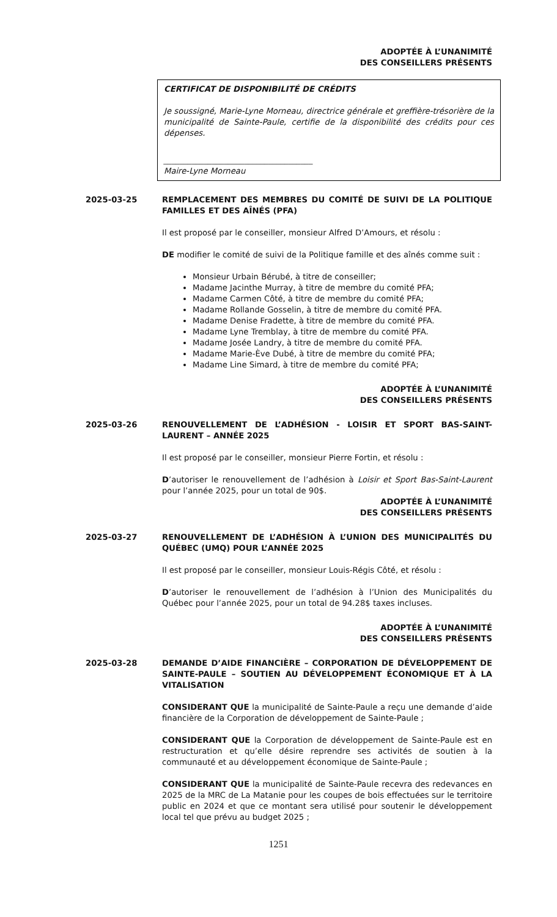ADOPTÉE À L’UNANIMITÉ
DES CONSEILLERS PRÉSENTS
CERTIFICAT DE DISPONIBILITÉ DE CRÉDITS
Je soussigné, Marie-Lyne Morneau, directrice générale et greffière-trésorière de la municipalité de Sainte-Paule, certifie de la disponibilité des crédits pour ces dépenses.
_____________________________________
Maire-Lyne Morneau
2025-03-25 REMPLACEMENT DES MEMBRES DU COMITÉ DE SUIVI DE LA POLITIQUE FAMILLES ET DES AÎNÉS (PFA)
Il est proposé par le conseiller, monsieur Alfred D’Amours, et résolu :
DE modifier le comité de suivi de la Politique famille et des aînés comme suit :
Monsieur Urbain Bérubé, à titre de conseiller;
Madame Jacinthe Murray, à titre de membre du comité PFA;
Madame Carmen Côté, à titre de membre du comité PFA;
Madame Rollande Gosselin, à titre de membre du comité PFA.
Madame Denise Fradette, à titre de membre du comité PFA.
Madame Lyne Tremblay, à titre de membre du comité PFA.
Madame Josée Landry, à titre de membre du comité PFA.
Madame Marie-Ève Dubé, à titre de membre du comité PFA;
Madame Line Simard, à titre de membre du comité PFA;
ADOPTÉE À L’UNANIMITÉ
DES CONSEILLERS PRÉSENTS
2025-03-26 RENOUVELLEMENT DE L’ADHÉSION - LOISIR ET SPORT BAS-SAINT-LAURENT – ANNÉE 2025
Il est proposé par le conseiller, monsieur Pierre Fortin, et résolu :
D’autoriser le renouvellement de l’adhésion à Loisir et Sport Bas-Saint-Laurent pour l’année 2025, pour un total de 90$.
ADOPTÉE À L’UNANIMITÉ
DES CONSEILLERS PRÉSENTS
2025-03-27 RENOUVELLEMENT DE L’ADHÉSION À L’UNION DES MUNICIPALITÉS DU QUÉBEC (UMQ) POUR L’ANNÉE 2025
Il est proposé par le conseiller, monsieur Louis-Régis Côté, et résolu :
D’autoriser le renouvellement de l’adhésion à l’Union des Municipalités du Québec pour l’année 2025, pour un total de 94.28$ taxes incluses.
ADOPTÉE À L’UNANIMITÉ
DES CONSEILLERS PRÉSENTS
2025-03-28 DEMANDE D’AIDE FINANCIÈRE – CORPORATION DE DÉVELOPPEMENT DE SAINTE-PAULE – SOUTIEN AU DÉVELOPPEMENT ÉCONOMIQUE ET À LA VITALISATION
CONSIDERANT QUE la municipalité de Sainte-Paule a reçu une demande d’aide financière de la Corporation de développement de Sainte-Paule ;
CONSIDERANT QUE la Corporation de développement de Sainte-Paule est en restructuration et qu’elle désire reprendre ses activités de soutien à la communauté et au développement économique de Sainte-Paule ;
CONSIDERANT QUE la municipalité de Sainte-Paule recevra des redevances en 2025 de la MRC de La Matanie pour les coupes de bois effectuées sur le territoire public en 2024 et que ce montant sera utilisé pour soutenir le développement local tel que prévu au budget 2025 ;
1251